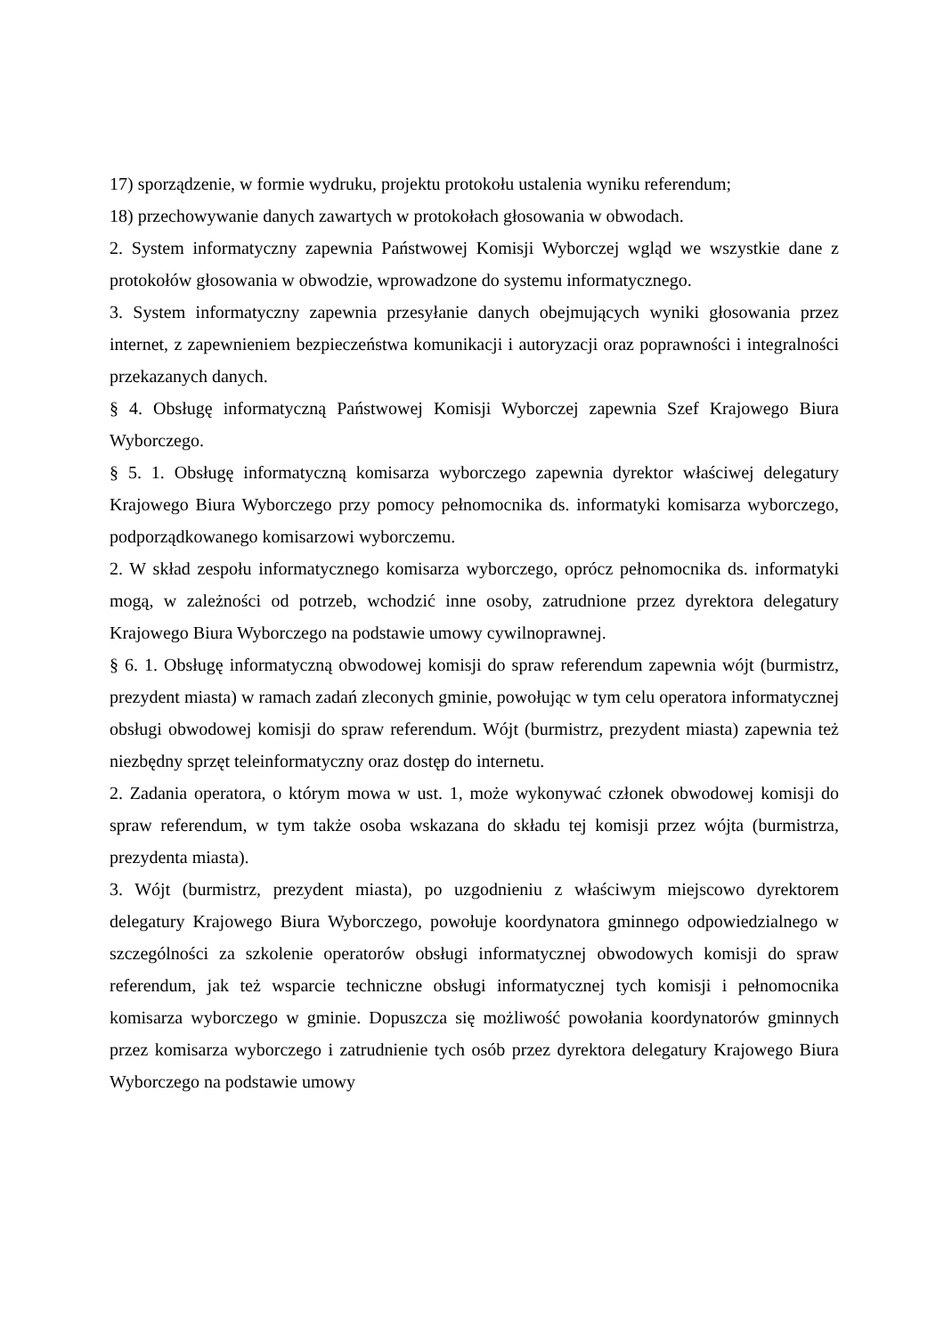17) sporządzenie, w formie wydruku, projektu protokołu ustalenia wyniku referendum;
18) przechowywanie danych zawartych w protokołach głosowania w obwodach.
2. System informatyczny zapewnia Państwowej Komisji Wyborczej wgląd we wszystkie dane z protokołów głosowania w obwodzie, wprowadzone do systemu informatycznego.
3. System informatyczny zapewnia przesyłanie danych obejmujących wyniki głosowania przez internet, z zapewnieniem bezpieczeństwa komunikacji i autoryzacji oraz poprawności i integralności przekazanych danych.
§ 4. Obsługę informatyczną Państwowej Komisji Wyborczej zapewnia Szef Krajowego Biura Wyborczego.
§ 5. 1. Obsługę informatyczną komisarza wyborczego zapewnia dyrektor właściwej delegatury Krajowego Biura Wyborczego przy pomocy pełnomocnika ds. informatyki komisarza wyborczego, podporządkowanego komisarzowi wyborczemu.
2. W skład zespołu informatycznego komisarza wyborczego, oprócz pełnomocnika ds. informatyki mogą, w zależności od potrzeb, wchodzić inne osoby, zatrudnione przez dyrektora delegatury Krajowego Biura Wyborczego na podstawie umowy cywilnoprawnej.
§ 6. 1. Obsługę informatyczną obwodowej komisji do spraw referendum zapewnia wójt (burmistrz, prezydent miasta) w ramach zadań zleconych gminie, powołując w tym celu operatora informatycznej obsługi obwodowej komisji do spraw referendum. Wójt (burmistrz, prezydent miasta) zapewnia też niezbędny sprzęt teleinformatyczny oraz dostęp do internetu.
2. Zadania operatora, o którym mowa w ust. 1, może wykonywać członek obwodowej komisji do spraw referendum, w tym także osoba wskazana do składu tej komisji przez wójta (burmistrza, prezydenta miasta).
3. Wójt (burmistrz, prezydent miasta), po uzgodnieniu z właściwym miejscowo dyrektorem delegatury Krajowego Biura Wyborczego, powołuje koordynatora gminnego odpowiedzialnego w szczególności za szkolenie operatorów obsługi informatycznej obwodowych komisji do spraw referendum, jak też wsparcie techniczne obsługi informatycznej tych komisji i pełnomocnika komisarza wyborczego w gminie. Dopuszcza się możliwość powołania koordynatorów gminnych przez komisarza wyborczego i zatrudnienie tych osób przez dyrektora delegatury Krajowego Biura Wyborczego na podstawie umowy